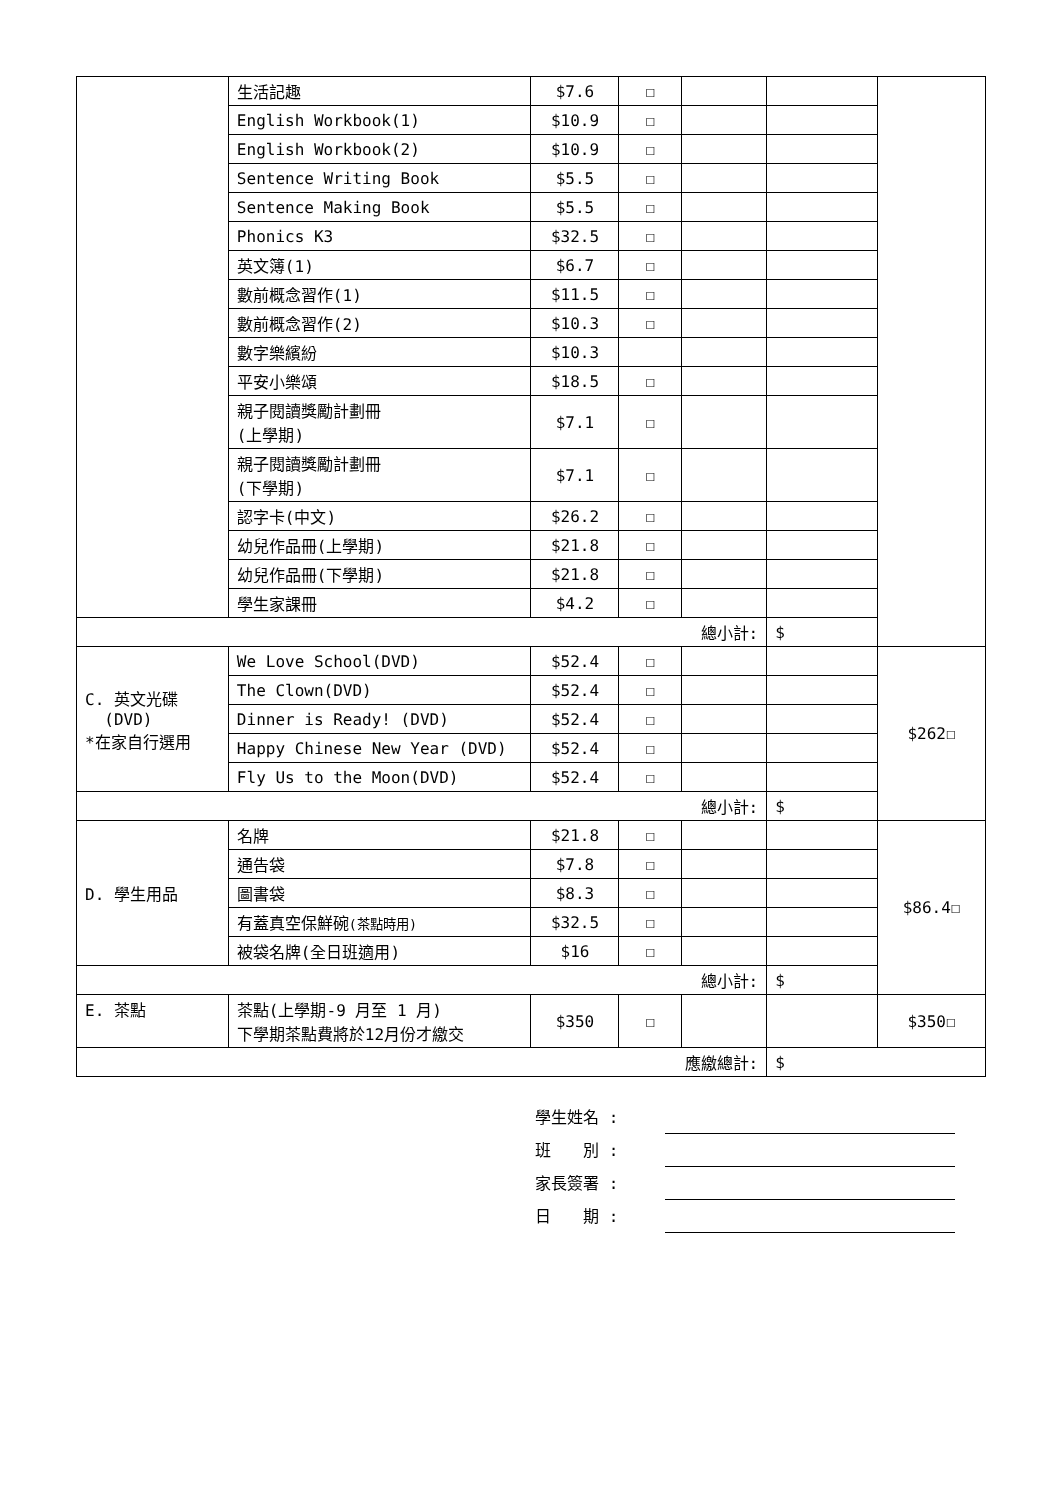| | 生活記趣 | $7.6 | ☐ | | | |
| | English Workbook(1) | $10.9 | ☐ | | | |
| | English Workbook(2) | $10.9 | ☐ | | | |
| | Sentence Writing Book | $5.5 | ☐ | | | |
| | Sentence Making Book | $5.5 | ☐ | | | |
| | Phonics K3 | $32.5 | ☐ | | | |
| | 英文簿(1) | $6.7 | ☐ | | | |
| | 數前概念習作(1) | $11.5 | ☐ | | | |
| | 數前概念習作(2) | $10.3 | ☐ | | | |
| | 數字樂繽紛 | $10.3 | | | | |
| | 平安小樂頌 | $18.5 | ☐ | | | |
| | 親子閱讀獎勵計劃冊 (上學期) | $7.1 | ☐ | | | |
| | 親子閱讀獎勵計劃冊 (下學期) | $7.1 | ☐ | | | |
| | 認字卡(中文) | $26.2 | ☐ | | | |
| | 幼兒作品冊(上學期) | $21.8 | ☐ | | | |
| | 幼兒作品冊(下學期) | $21.8 | ☐ | | | |
| | 學生家課冊 | $4.2 | ☐ | | | |
| 總小計: | | | | | $ | |
| C. 英文光碟 (DVD) *在家自行選用 | We Love School(DVD) | $52.4 | ☐ | | | $262☐ |
| | The Clown(DVD) | $52.4 | ☐ | | | |
| | Dinner is Ready! (DVD) | $52.4 | ☐ | | | |
| | Happy Chinese New Year (DVD) | $52.4 | ☐ | | | |
| | Fly Us to the Moon(DVD) | $52.4 | ☐ | | | |
| 總小計: | | | | | $ | |
| D. 學生用品 | 名牌 | $21.8 | ☐ | | | $86.4☐ |
| | 通告袋 | $7.8 | ☐ | | | |
| | 圖書袋 | $8.3 | ☐ | | | |
| | 有蓋真空保鮮碗 (茶點時用) | $32.5 | ☐ | | | |
| | 被袋名牌(全日班適用) | $16 | ☐ | | | |
| 總小計: | | | | | $ | |
| E. 茶點 | 茶點(上學期-9 月至 1 月) 下學期茶點費將於12月份才繳交 | $350 | ☐ | | | $350☐ |
| 應繳總計: | | | | | $ | |
學生姓名 :
班　　別 :
家長簽署 :
日　　期 :